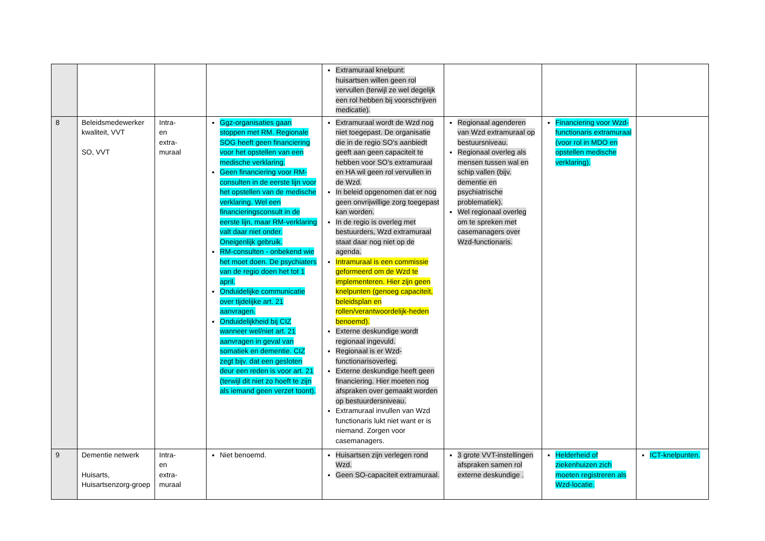| | | | | Extramuraal knelpunt: huisartsen willen geen rol vervullen (terwijl ze wel degelijk een rol hebben bij voorschrijven medicatie). | | | |
| 8 | Beleidsmedewerker kwaliteit, VVT SO, VVT | Intra- en extra- muraal | Ggz-organisaties gaan stoppen met RM. Regionale SOG heeft geen financiering voor het opstellen van een medische verklaring. Geen financiering voor RM-consulten in de eerste lijn voor het opstellen van de medische verklaring. Wel een financieringsconsult in de eerste lijn, maar RM-verklaring valt daar niet onder. Oneigenlijk gebruik. RM-consulten - onbekend wie het moet doen. De psychiaters van de regio doen het tot 1 april. Onduidelijke communicatie over tijdelijke art. 21 aanvragen. Onduidelijkheid bij CIZ wanneer wel/niet art. 21 aanvragen in geval van somatiek en dementie. CIZ zegt bijv. dat een gesloten deur een reden is voor art. 21 (terwijl dit niet zo hoeft te zijn als iemand geen verzet toont). | Extramuraal wordt de Wzd nog niet toegepast. De organisatie die in de regio SO’s aanbiedt geeft aan geen capaciteit te hebben voor SO’s extramuraal en HA wil geen rol vervullen in de Wzd. In beleid opgenomen dat er nog geen onvrijwillige zorg toegepast kan worden. In de regio is overleg met bestuurders, Wzd extramuraal staat daar nog niet op de agenda. Intramuraal is een commissie geformeerd om de Wzd te implementeren. Hier zijn geen knelpunten (genoeg capaciteit, beleidsplan en rollen/verantwoordelijk-heden benoemd). Externe deskundige wordt regionaal ingevuld. Regionaal is er Wzd-functionarisoverleg. Externe deskundige heeft geen financiering. Hier moeten nog afspraken over gemaakt worden op bestuurdersniveau. Extramuraal invullen van Wzd functionaris lukt niet want er is niemand. Zorgen voor casemanagers. | Regionaal agenderen van Wzd extramuraal op bestuursniveau. Regionaal overleg als mensen tussen wal en schip vallen (bijv. dementie en psychiatrische problematiek). Wel regionaal overleg om te spreken met casemanagers over Wzd-functionaris. | Financiering voor Wzd-functionaris extramuraal (voor rol in MDO en opstellen medische verklaring). | |
| 9 | Dementie netwerk Huisarts, Huisartsenzorg-groep | Intra- en extra- muraal | Niet benoemd. | Huisartsen zijn verlegen rond Wzd. Geen SO-capaciteit extramuraal. | 3 grote VVT-instellingen afspraken samen rol externe deskundige . | Helderheid of ziekenhuizen zich moeten registreren als Wzd-locatie. | ICT-knelpunten. |